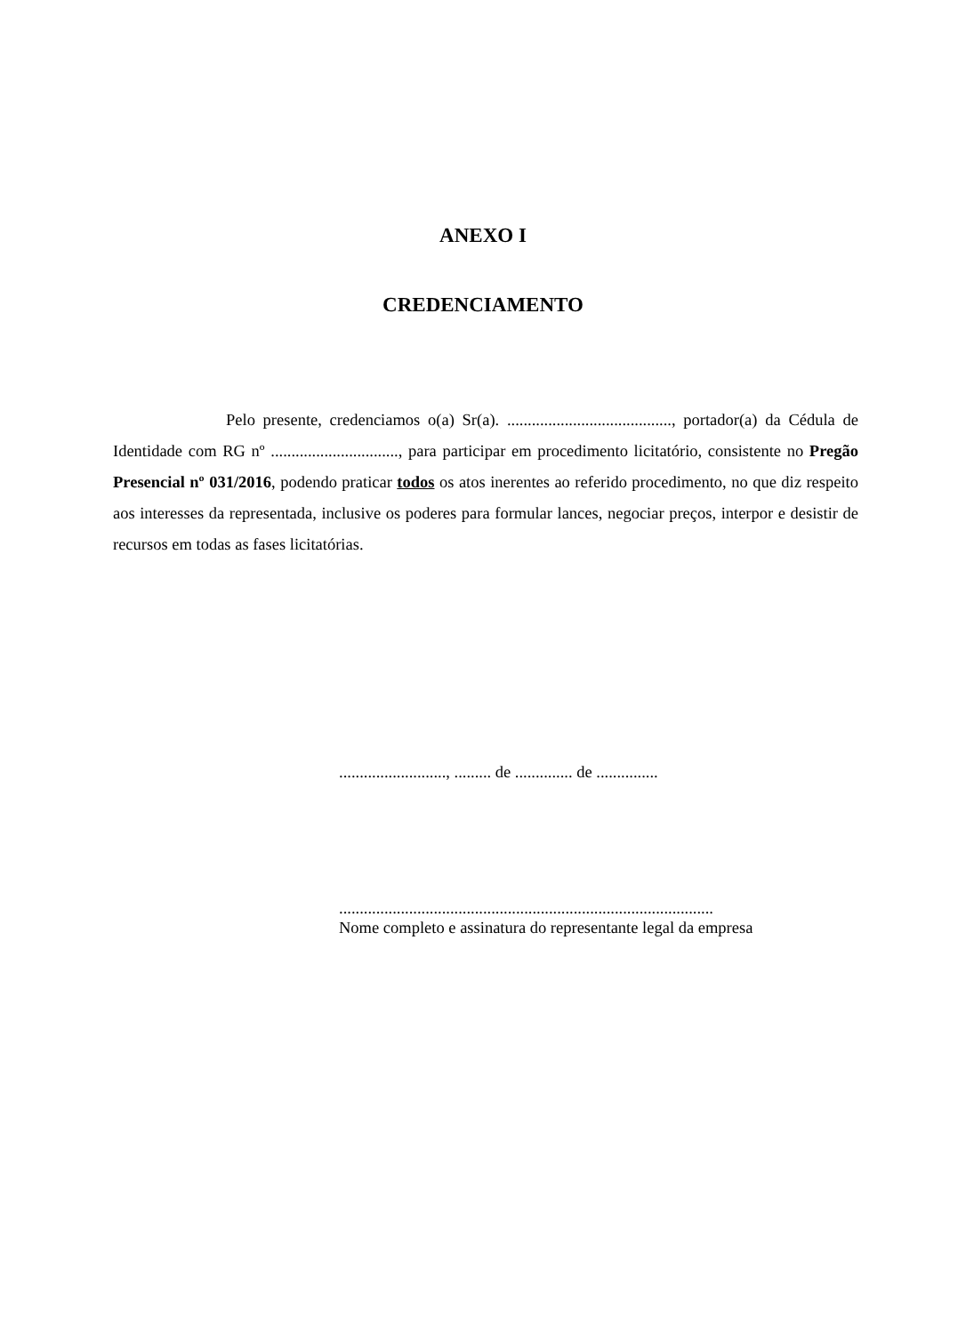ANEXO I
CREDENCIAMENTO
Pelo presente, credenciamos o(a) Sr(a). ........................................, portador(a) da Cédula de Identidade com RG nº ..............................., para participar em procedimento licitatório, consistente no Pregão Presencial nº 031/2016, podendo praticar todos os atos inerentes ao referido procedimento, no que diz respeito aos interesses da representada, inclusive os poderes para formular lances, negociar preços, interpor e desistir de recursos em todas as fases licitatórias.
.........................., ......... de .............. de ...............
...........................................................................................
Nome completo e assinatura do representante legal da empresa